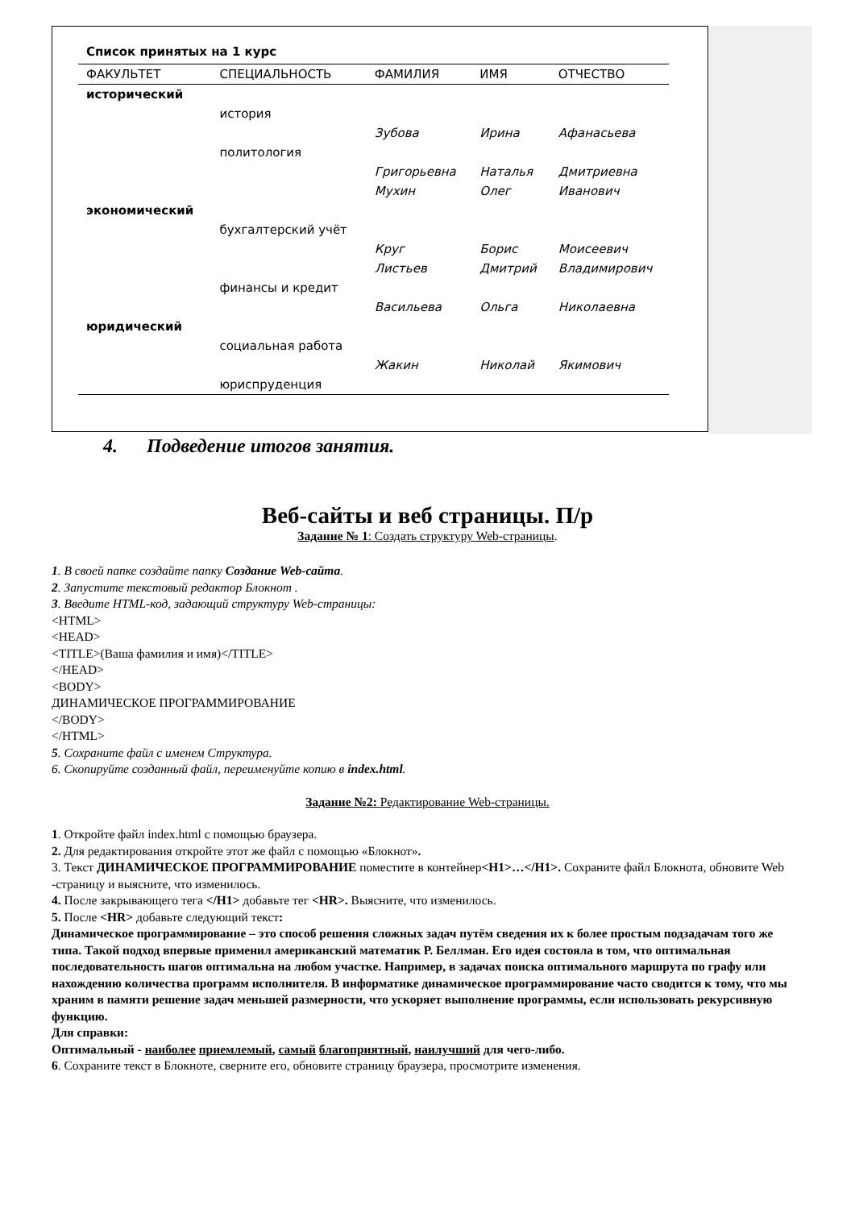Список принятых на 1 курс
| ФАКУЛЬТЕТ | СПЕЦИАЛЬНОСТЬ | ФАМИЛИЯ | ИМЯ | ОТЧЕСТВО |
| --- | --- | --- | --- | --- |
| исторический | | | | |
| | история | | | |
| | | Зубова | Ирина | Афанасьева |
| | политология | | | |
| | | Григорьевна | Наталья | Дмитриевна |
| | | Мухин | Олег | Иванович |
| экономический | | | | |
| | бухгалтерский учёт | | | |
| | | Круг | Борис | Моисеевич |
| | | Листьев | Дмитрий | Владимирович |
| | финансы и кредит | | | |
| | | Васильева | Ольга | Николаевна |
| юридический | | | | |
| | социальная работа | | | |
| | | Жакин | Николай | Якимович |
| | юриспруденция | | | |
4. Подведение итогов занятия.
Веб-сайты и веб страницы. П/р
Задание № 1: Создать структуру Web-страницы.
1. В своей папке создайте папку Создание Web-сайта.
2. Запустите текстовый редактор Блокнот .
3. Введите HTML-код, задающий структуру Web-страницы:
<HTML>
<HEAD>
<TITLE>(Ваша фамилия и имя)</TITLE>
</HEAD>
<BODY>
ДИНАМИЧЕСКОЕ ПРОГРАММИРОВАНИЕ
</BODY>
</HTML>
5. Сохраните файл с именем Структура.
6. Скопируйте созданный файл, переименуйте копию в index.html.
Задание №2: Редактирование Web-страницы.
1. Откройте файл index.html с помощью браузера.
2. Для редактирования откройте этот же файл с помощью «Блокнот».
3. Текст ДИНАМИЧЕСКОЕ ПРОГРАММИРОВАНИЕ поместите в контейнер<H1>…</H1>. Сохраните файл Блокнота, обновите Web -страницу и выясните, что изменилось.
4. После закрывающего тега </H1> добавьте тег <HR>. Выясните, что изменилось.
5. После <HR> добавьте следующий текст:
Динамическое программирование – это способ решения сложных задач путём сведения их к более простым подзадачам того же типа. Такой подход впервые применил американский математик Р. Беллман. Его идея состояла в том, что оптимальная последовательность шагов оптимальна на любом участке. Например, в задачах поиска оптимального маршрута по графу или нахождению количества программ исполнителя. В информатике динамическое программирование часто сводится к тому, что мы храним в памяти решение задач меньшей размерности, что ускоряет выполнение программы, если использовать рекурсивную функцию.
Для справки:
Оптимальный - наиболее приемлемый, самый благоприятный, наилучший для чего-либо.
6. Сохраните текст в Блокноте, сверните его, обновите страницу браузера, просмотрите изменения.